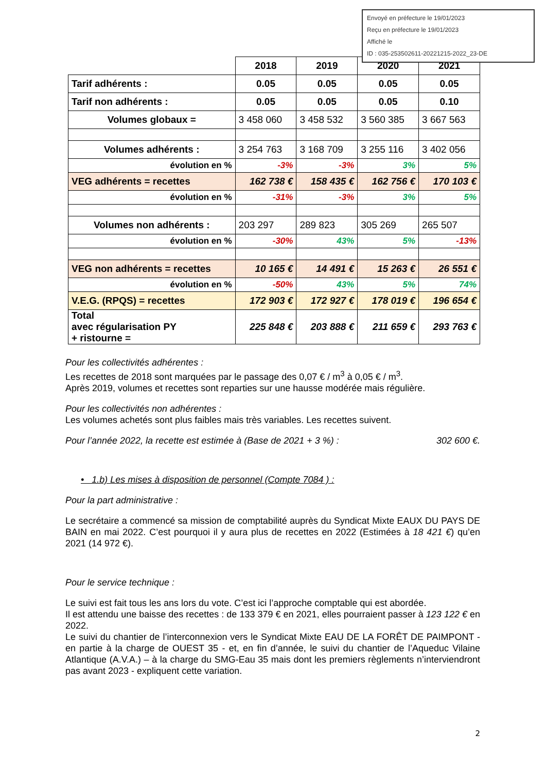Envoyé en préfecture le 19/01/2023
Reçu en préfecture le 19/01/2023
Affiché le
ID : 035-253502611-20221215-2022_23-DE
| | 2018 | 2019 | 2020 | 2021 |
| Tarif adhérents : | 0.05 | 0.05 | 0.05 | 0.05 |
| Tarif non adhérents : | 0.05 | 0.05 | 0.05 | 0.10 |
| Volumes globaux = | 3 458 060 | 3 458 532 | 3 560 385 | 3 667 563 |
| Volumes adhérents : | 3 254 763 | 3 168 709 | 3 255 116 | 3 402 056 |
| évolution en % | -3% | -3% | 3% | 5% |
| VEG adhérents = recettes | 162 738 € | 158 435 € | 162 756 € | 170 103 € |
| évolution en % | -31% | -3% | 3% | 5% |
| Volumes non adhérents : | 203 297 | 289 823 | 305 269 | 265 507 |
| évolution en % | -30% | 43% | 5% | -13% |
| VEG non adhérents = recettes | 10 165 € | 14 491 € | 15 263 € | 26 551 € |
| évolution en % | -50% | 43% | 5% | 74% |
| V.E.G. (RPQS) = recettes | 172 903 € | 172 927 € | 178 019 € | 196 654 € |
| Total avec régularisation PY + ristourne = | 225 848 € | 203 888 € | 211 659 € | 293 763 € |
Pour les collectivités adhérentes :
Les recettes de 2018 sont marquées par le passage des 0,07 € / m<sup>3</sup> à 0,05 € / m<sup>3</sup>.
Après 2019, volumes et recettes sont reparties sur une hausse modérée mais régulière.
Pour les collectivités non adhérentes :
Les volumes achetés sont plus faibles mais très variables. Les recettes suivent.
Pour l’année 2022, la recette est estimée à (Base de 2021 + 3 %) : 302 600 €.
• 1.b) Les mises à disposition de personnel (Compte 7084 ) :
Pour la part administrative :
Le secrétaire a commencé sa mission de comptabilité auprès du Syndicat Mixte EAUX DU PAYS DE BAIN en mai 2022. C’est pourquoi il y aura plus de recettes en 2022 (Estimées à 18 421 €) qu’en 2021 (14 972 €).
Pour le service technique :
Le suivi est fait tous les ans lors du vote. C’est ici l’approche comptable qui est abordée.
Il est attendu une baisse des recettes : de 133 379 € en 2021, elles pourraient passer à 123 122 € en 2022.
Le suivi du chantier de l’interconnexion vers le Syndicat Mixte EAU DE LA FORÊT DE PAIMPONT - en partie à la charge de OUEST 35 - et, en fin d’année, le suivi du chantier de l’Aqueduc Vilaine Atlantique (A.V.A.) – à la charge du SMG-Eau 35 mais dont les premiers règlements n’interviendront pas avant 2023 - expliquent cette variation.
2